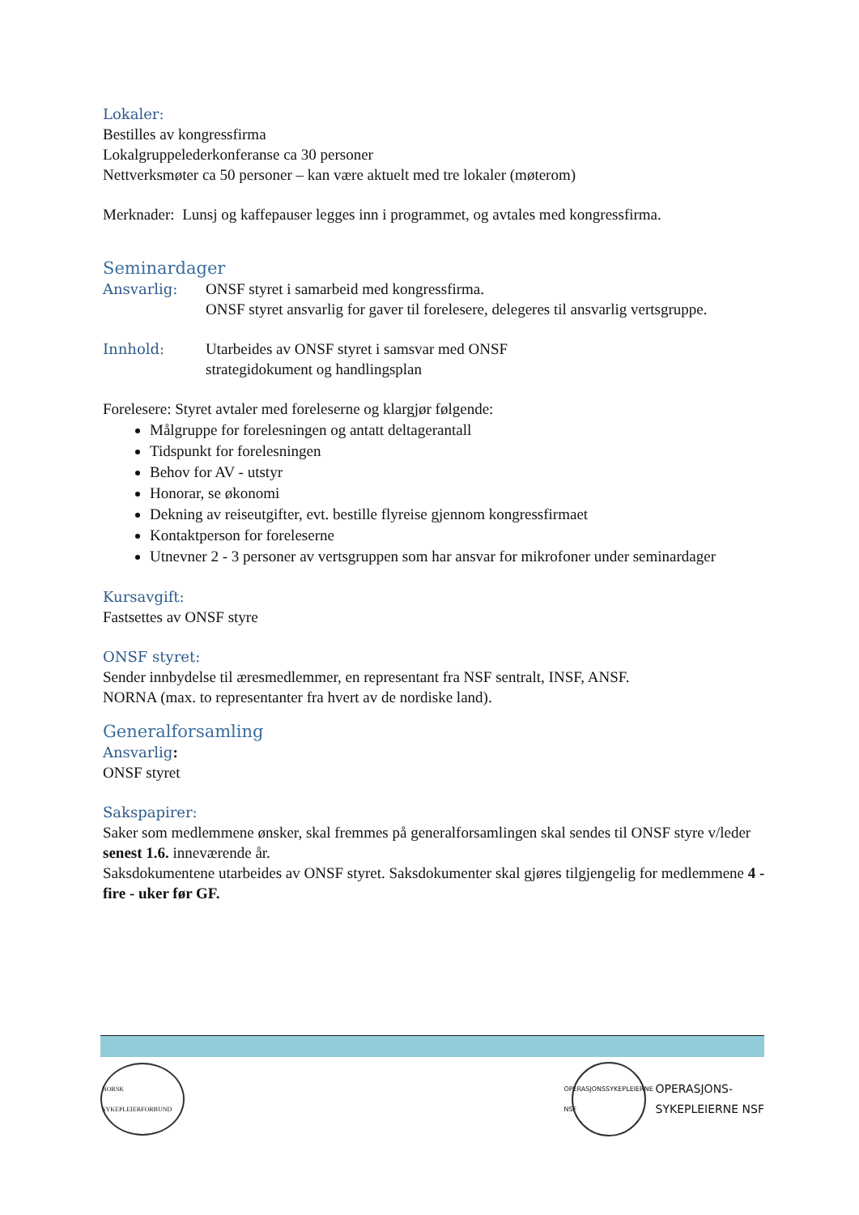Lokaler:
Bestilles av kongressfirma
Lokalgruppelederkonferanse ca 30 personer
Nettverksmøter ca 50 personer – kan være aktuelt med tre lokaler (møterom)
Merknader: Lunsj og kaffepauser legges inn i programmet, og avtales med kongressfirma.
Seminardager
Ansvarlig: ONSF styret i samarbeid med kongressfirma.
ONSF styret ansvarlig for gaver til forelesere, delegeres til ansvarlig vertsgruppe.
Innhold: Utarbeides av ONSF styret i samsvar med ONSF
strategidokument og handlingsplan
Forelesere: Styret avtaler med foreleserne og klargjør følgende:
Målgruppe for forelesningen og antatt deltagerantall
Tidspunkt for forelesningen
Behov for AV - utstyr
Honorar, se økonomi
Dekning av reiseutgifter, evt. bestille flyreise gjennom kongressfirmaet
Kontaktperson for foreleserne
Utnevner 2 - 3 personer av vertsgruppen som har ansvar for mikrofoner under seminardager
Kursavgift:
Fastsettes av ONSF styre
ONSF styret:
Sender innbydelse til æresmedlemmer, en representant fra NSF sentralt, INSF, ANSF.
NORNA (max. to representanter fra hvert av de nordiske land).
Generalforsamling
Ansvarlig:
ONSF styret
Sakspapirer:
Saker som medlemmene ønsker, skal fremmes på generalforsamlingen skal sendes til ONSF styre v/leder senest 1.6. inneværende år.
Saksdokumentene utarbeides av ONSF styret. Saksdokumenter skal gjøres tilgjengelig for medlemmene 4 - fire - uker før GF.
NORSK SYKEPLEIERFORBUND
OPERASJONSSYKEPLEIERNE NSF
OPERASJONS-
SYKEPLEIERNE NSF